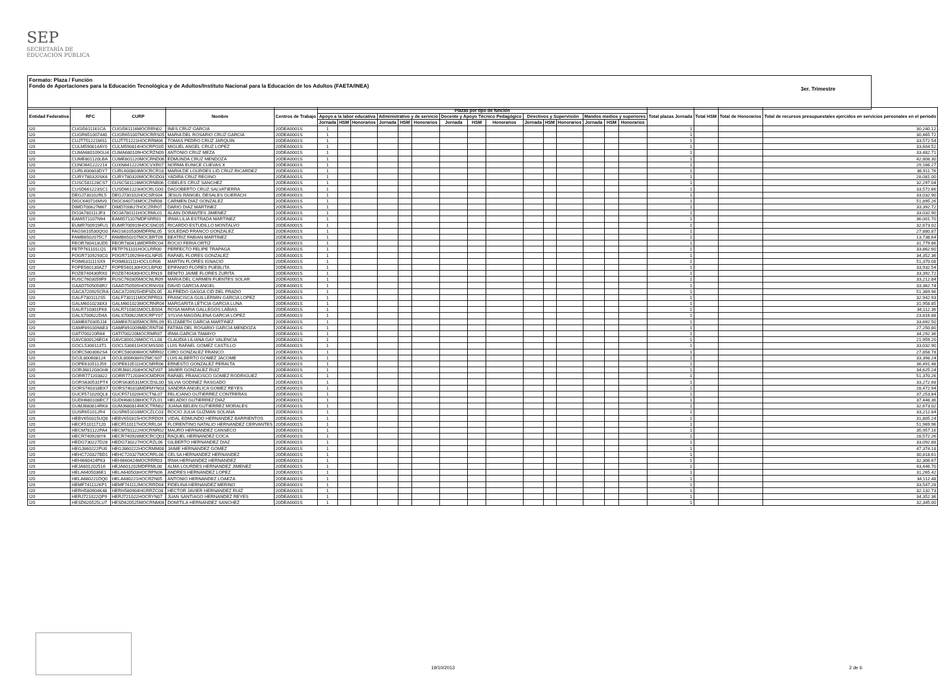SEP
SECRETARÍA DE
EDUCACIÓN PÚBLICA
Formato: Plaza / Función
Fondo de Aportaciones para la Educación Tecnológica y de Adultos/Instituto Nacional para la Educación de los Adultos (FAETA/INEA)
3er. Trimestre
| Entidad Federativa | RFC | CURP | Nombre | Centros de Trabajo | Plazas por tipo de función | | | | | | | | | | | | | | | Total plazas Jornada | Total HSM | Total de Honorarios | Total de recursos presupuestales ejercidos en servicios personales en el periodo |
| --- | --- | --- | --- | --- | --- | --- | --- | --- | --- | --- | --- | --- | --- | --- | --- | --- | --- | --- | --- | --- | --- | --- | --- |
| | | | | | Apoyo a la labor educativa | | | Administrativo y de servicio | | | Docente y Apoyo Técnico Pedagógico | | | Directivos y Supervisión | | | Mandos medios y superiores | | | | | | |
| | | | | | Jornada | HSM | Honorarios | Jornada | HSM | Honorarios | Jornada | HSM | Honorarios | Jornada | HSM | Honorarios | Jornada | HSM | Honorarios | | | | |
| I20 | CUGI5611161CA | CUGI561116MOCRRN02 | INES CRUZ GARCIA | 20DEA0001S | 1 | | | | | | | | | | | | | | | 1 | | | 30,240.12 |
| I20 | CUGR651007440 | CUGR651007MOCRRS05 | MARIA DEL ROSARIO CRUZ GARCIA | 20DEA0001S | 1 | | | | | | | | | | | | | | | 1 | | | 30,465.72 |
| I20 | CUJT751221MS1 | CUJT751221HOCRRM06 | TOMAS PEDRO CRUZ JARQUIN | 20DEA0001S | 1 | | | | | | | | | | | | | | | 1 | | | 33,572.54 |
| I20 | CULM590814AY0 | CULM590814HOCRPG05 | MIGUEL ANGEL CRUZ LOPEZ | 20DEA0001S | 1 | | | | | | | | | | | | | | | 1 | | | 33,604.52 |
| I20 | CUMA680109GU4 | CUMA680109HOCRZN09 | ANTONIO CRUZ MEZA | 20DEA0001S | 1 | | | | | | | | | | | | | | | 1 | | | 33,482.71 |
| I20 | CUME801120LBA | CUME801120MOCRND06 | EDMUNDA CRUZ MENDOZA | 20DEA0001S | 1 | | | | | | | | | | | | | | | 1 | | | 42,808.30 |
| I20 | CUNO641222214 | CUXN641222MOCVXR07 | NORMA EUNICE CUEVAS X | 20DEA0001S | 1 | | | | | | | | | | | | | | | 1 | | | 29,166.27 |
| I20 | CURL600803DY7 | CURL600803MOCRCR18 | MARIA DE LOURDES LID CRUZ RICARDEZ | 20DEA0001S | 1 | | | | | | | | | | | | | | | 1 | | | 36,911.76 |
| I20 | CURY780320SK6 | CURY780320MOCRGD03 | YADIRA CRUZ REGINO | 20DEA0001S | 1 | | | | | | | | | | | | | | | 1 | | | 28,081.00 |
| I20 | CUSC581128CS7 | CUSC581128MOCRNB06 | CIBELES CRUZ SANCHEZ | 20DEA0001S | 1 | | | | | | | | | | | | | | | 1 | | | 32,297.04 |
| I20 | CUSD661223SC1 | CUSD661223HOCRLG00 | DAGOBERTO CRUZ SALVATIERRA | 20DEA0001S | 1 | | | | | | | | | | | | | | | 1 | | | 33,572.66 |
| I20 | DEGJ730102RL5 | DEGJ730102HOCSRS04 | JESUS RANGEL DESALES GUERACH | 20DEA0001S | 1 | | | | | | | | | | | | | | | 1 | | | 33,032.90 |
| I20 | DIGC640716MV0 | DIGC640716MOCZNR08 | CARMEN DIAZ GONZALEZ | 20DEA0001S | 1 | | | | | | | | | | | | | | | 1 | | | 51,895.26 |
| I20 | DIMD700627M67 | DIMD700627HOCZRR07 | DARIO DIAZ MARTINEZ | 20DEA0001S | 1 | | | | | | | | | | | | | | | 1 | | | 33,392.72 |
| I20 | DOJA780111JF3 | DOJA780111HOCRML01 | ALAIN DORANTES JIMENEZ | 20DEA0001S | 1 | | | | | | | | | | | | | | | 1 | | | 33,032.90 |
| I20 | EAMI571107N94 | EAMI571107MDFSRR01 | IRMA LILIA ESTRADA MARTINEZ | 20DEA0001S | 1 | | | | | | | | | | | | | | | 1 | | | 36,001.70 |
| I20 | EUMR700919FU1 | EUMR700919HOCSNC05 | RICARDO ESTUDILLO MONTALVO | 20DEA0001S | 1 | | | | | | | | | | | | | | | 1 | | | 32,673.02 |
| I20 | FAGS610530QG0 | FAGS610530MDFRNL05 | SOLEDAD FRANCO GONZALEZ | 20DEA0001S | 1 | | | | | | | | | | | | | | | 1 | | | 27,880.87 |
| I20 | FAMB6502075C7 | FAMB650207MOCBRT09 | BEATRIZ FABIAN MARTINEZ | 20DEA0001S | 1 | | | | | | | | | | | | | | | 1 | | | 13,738.64 |
| I20 | FEOR780413UD5 | FEOR780413MDFRRC04 | ROCIO FERIA ORTIZ | 20DEA0001S | 1 | | | | | | | | | | | | | | | 1 | | | 31,779.86 |
| I20 | FETP761101LQ1 | FETP761101HOCLRR00 | PERFECTO FELIPE TRAPAGA | 20DEA0001S | 1 | | | | | | | | | | | | | | | 1 | | | 33,862.60 |
| I20 | FOGR7109293C0 | FOGR710929HHGLNF05 | RAFAEL FLORES GONZALEZ | 20DEA0001S | 1 | | | | | | | | | | | | | | | 1 | | | 34,352.36 |
| I20 | FOIM631111SX9 | FOIM631111HOCLGR06 | MARTIN FLORES IGNACIO | 20DEA0001S | 1 | | | | | | | | | | | | | | | 1 | | | 51,370.08 |
| I20 | FOPE560130AZ7 | FOPE560130HOCLBP00 | EPIFANIO FLORES PUEBLITA | 20DEA0001S | 1 | | | | | | | | | | | | | | | 1 | | | 33,932.54 |
| I20 | FOZB740430RX0 | FOZB740430HOCLRN19 | BENITO JAIME FLORES ZURITA | 20DEA0001S | 1 | | | | | | | | | | | | | | | 1 | | | 33,392.72 |
| I20 | FUSC7603059F9 | FUSC760305MOCNLR09 | MARIA DEL CARMEN FUENTES SOLAR | 20DEA0001S | 1 | | | | | | | | | | | | | | | 1 | | | 33,212.84 |
| I20 | GAAD7505058R2 | GAAD750505HOCRNV03 | DAVID GARCIA ANGEL | 20DEA0001S | 1 | | | | | | | | | | | | | | | 1 | | | 33,362.74 |
| I20 | GACA720925CRA | GACA720925HDFSDL05 | ALFREDO GASGA CID DEL PRADO | 20DEA0001S | 1 | | | | | | | | | | | | | | | 1 | | | 51,369.96 |
| I20 | GALF7301112S5 | GALF730111MOCRPR03 | FRANCISCA GUILLERMIN GARCIA LOPEZ | 20DEA0001S | 1 | | | | | | | | | | | | | | | 1 | | | 32,942.93 |
| I20 | GALM6010238X3 | GALM601023MOCRNR04 | MARGARITA LETICIA GARCIA LUNA | 20DEA0001S | 1 | | | | | | | | | | | | | | | 1 | | | 31,958.85 |
| I20 | GALR710301FK6 | GALR710301MOCLBS04 | ROSA MARIA GALLEGOS LABIAS | 20DEA0001S | 1 | | | | | | | | | | | | | | | 1 | | | 34,112.36 |
| I20 | GALS700622D4A | GALS700622MOCRPY07 | SYLVIA MAGDALENA GARCIA LOPEZ | 20DEA0001S | 1 | | | | | | | | | | | | | | | 1 | | | 23,816.88 |
| I20 | GAME670305JJ4 | GAME670305MOCRRL09 | ELIZABETH GARCIA MARTINEZ | 20DEA0001S | 1 | | | | | | | | | | | | | | | 1 | | | 33,692.50 |
| I20 | GAMF891009AE3 | GAMF891009MBCRNT06 | FATIMA DEL ROSARIO GARCIA MENDOZA | 20DEA0001S | 1 | | | | | | | | | | | | | | | 1 | | | 27,250.80 |
| I20 | GATI700220R64 | GATI700220MOCRMR07 | IRMA GARCIA TAMAYO | 20DEA0001S | 1 | | | | | | | | | | | | | | | 1 | | | 34,292.36 |
| I20 | GAVC800126EG4 | GAVC800126MOCYLL08 | CLAUDIA LILIANA GAY VALENCIA | 20DEA0001S | 1 | | | | | | | | | | | | | | | 1 | | | 21,959.20 |
| I20 | GOCL5306113T1 | GOCL530611HOCMSS00 | LUIS RAFAEL GOMEZ CASTILLO | 20DEA0001S | 1 | | | | | | | | | | | | | | | 1 | | | 33,032.90 |
| I20 | GOFC5803062S4 | GOFC580306HOCNRR02 | CIRO GONZALEZ FRANCO | 20DEA0001S | 1 | | | | | | | | | | | | | | | 1 | | | 27,858.78 |
| I20 | GOJL800608124 | GOJL800608HVZMCS07 | LUIS ALBERTO GOMEZ JACOME | 20DEA0001S | 1 | | | | | | | | | | | | | | | 1 | | | 33,398.24 |
| I20 | GOPE610511J59 | GOPE610511HOCNRR06 | ERNESTO GONZALEZ PERALTA | 20DEA0001S | 1 | | | | | | | | | | | | | | | 1 | | | 36,491.48 |
| I20 | GORJ681203GH6 | GORJ681203HOCNZV07 | JAVIER GONZALEZ RUIZ | 20DEA0001S | 1 | | | | | | | | | | | | | | | 1 | | | 34,625.24 |
| I20 | GORR771203822 | GORR771203HOCMDF09 | RAFAEL FRANCISCO GOMEZ RODRIGUEZ | 20DEA0001S | 1 | | | | | | | | | | | | | | | 1 | | | 51,370.26 |
| I20 | GORS630531PT4 | GORS630531MOCDSL00 | SILVIA GODINEZ RASGADO | 20DEA0001S | 1 | | | | | | | | | | | | | | | 1 | | | 33,272.68 |
| I20 | GORS740318BX7 | GORS740318MDFMYN03 | SANDRA ANGELICA GOMEZ REYES | 20DEA0001S | 1 | | | | | | | | | | | | | | | 1 | | | 28,472.94 |
| I20 | GUCF571020QL8 | GUCF571020HOCTNL07 | FELICIANO GUTIERREZ CONTRERAS | 20DEA0001S | 1 | | | | | | | | | | | | | | | 1 | | | 37,253.84 |
| I20 | GUDH680108EC7 | GUDH680108HOCTZL01 | HELADIO GUTIERREZ DIAZ | 20DEA0001S | 1 | | | | | | | | | | | | | | | 1 | | | 37,448.36 |
| I20 | GUMJ680814RK8 | GUMJ680814MOCTRN02 | JUANA BELEN GUTIERREZ MORALES | 20DEA0001S | 1 | | | | | | | | | | | | | | | 1 | | | 32,673.02 |
| I20 | GUSR651012R4 | GUSR651016MOCZLC03 | ROCIO JULIA GUZMAN SOLANA | 20DEA0001S | 1 | | | | | | | | | | | | | | | 1 | | | 33,212.84 |
| I20 | HEBV650315UQ8 | HEBV650315HOCRRD09 | VIDAL EDMUNDO HERNANDEZ BARRIENTOS | 20DEA0001S | 1 | | | | | | | | | | | | | | | 1 | | | 31,805.24 |
| I20 | HECF510117120 | HECF510117HOCRRL04 | FLORENTINO NATALIO HERNANDEZ CERVANTES | 20DEA0001S | 1 | | | | | | | | | | | | | | | 1 | | | 51,969.96 |
| I20 | HECM781122PA4 | HECM781122HOCRNR02 | MAURO HERNANDEZ CANSECO | 20DEA0001S | 1 | | | | | | | | | | | | | | | 1 | | | 35,957.16 |
| I20 | HECR740928IY6 | HECR740928MOCRCQ01 | RAQUEL HERNANDEZ COCA | 20DEA0001S | 1 | | | | | | | | | | | | | | | 1 | | | 28,572.26 |
| I20 | HEDG730227D28 | HEDG730227HOCRZL06 | GILBERTO HERNANDEZ DIAZ | 20DEA0001S | 1 | | | | | | | | | | | | | | | 1 | | | 33,092.88 |
| I20 | HEGJ860222PU0 | HEGJ860222HOCRMM08 | JAIME HERNANDEZ GOMEZ | 20DEA0001S | 1 | | | | | | | | | | | | | | | 1 | | | 47,374.18 |
| I20 | HEHC720327BD1 | HEHC720327MOCRRL06 | CELSA HERNANDEZ HERNANDEZ | 20DEA0001S | 1 | | | | | | | | | | | | | | | 1 | | | 30,818.61 |
| I20 | HEHI660424P63 | HEHI660424MOCRRR03 | IRMA HERNANDEZ HERNANDEZ | 20DEA0001S | 1 | | | | | | | | | | | | | | | 1 | | | 32,306.67 |
| I20 | HEJA601202516 | HEJA601202MDFRML08 | ALMA LOURDES HERNANDEZ JIMENEZ | 20DEA0001S | 1 | | | | | | | | | | | | | | | 1 | | | 43,446.70 |
| I20 | HELA6405036E1 | HELA640503HOCRPN06 | ANDRES HERNANDEZ LOPEZ | 20DEA0001S | 1 | | | | | | | | | | | | | | | 1 | | | 31,265.42 |
| I20 | HELA680221DQ0 | HELA680221HOCRZN05 | ANTONIO HERNANDEZ LOAEZA | 20DEA0001S | 1 | | | | | | | | | | | | | | | 1 | | | 34,112.48 |
| I20 | HEMF741112KP1 | HEMF741112MOCRRD04 | FIDELINA HERNANDEZ MERINO | 20DEA0001S | 1 | | | | | | | | | | | | | | | 1 | | | 33,547.28 |
| I20 | HERH580904K48 | HERH580904HGRRZC08 | HECTOR JAVIER HERNANDEZ RUIZ | 20DEA0001S | 1 | | | | | | | | | | | | | | | 1 | | | 32,132.73 |
| I20 | HERJ721022QP9 | HERJ721022HOCRYN07 | JUAN SANTIAGO HERNANDEZ REYES | 20DEA0001S | 1 | | | | | | | | | | | | | | | 1 | | | 34,352.36 |
| I20 | HESD620525LU7 | HESD620525MOCRNM06 | DOMITILA HERNANDEZ SANCHEZ | 20DEA0001S | 1 | | | | | | | | | | | | | | | 1 | | | 32,345.00 |
19/10/2013 2 de 6